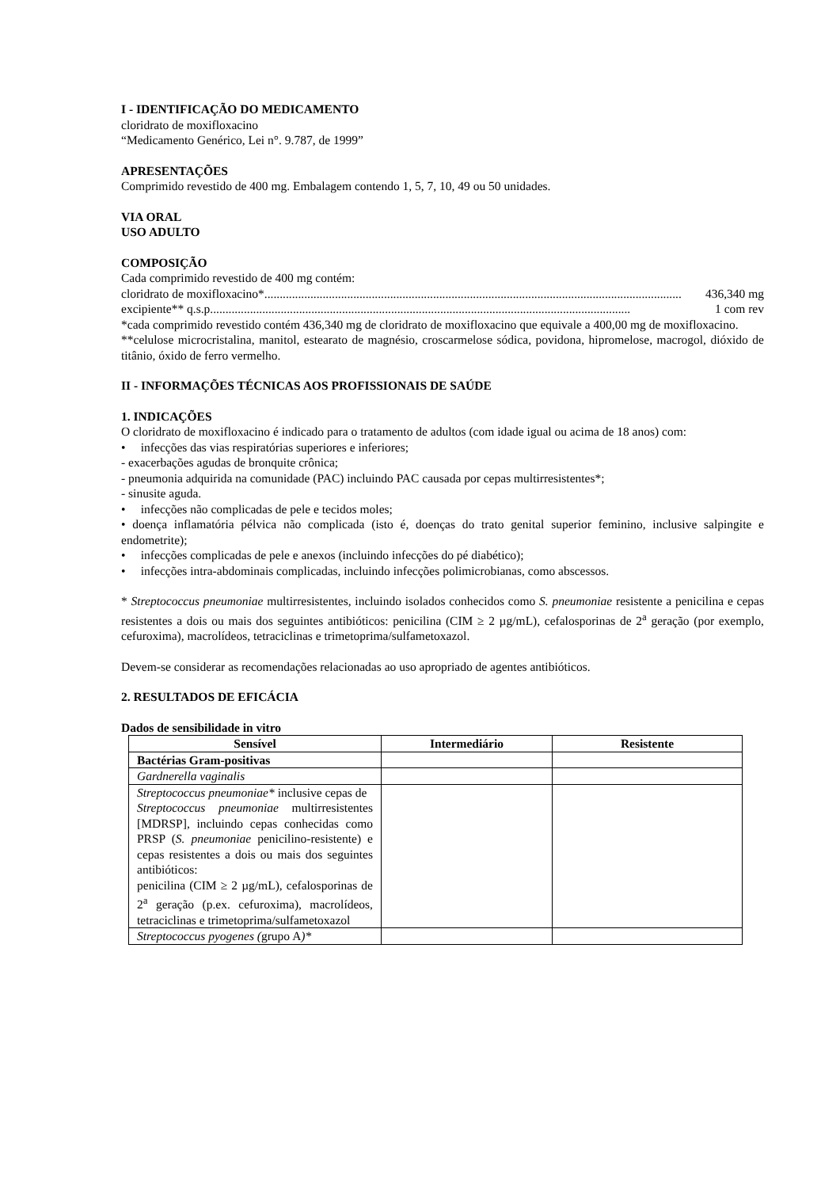I - IDENTIFICAÇÃO DO MEDICAMENTO
cloridrato de moxifloxacino
“Medicamento Genérico, Lei n°. 9.787, de 1999”
APRESENTAÇÕES
Comprimido revestido de 400 mg. Embalagem contendo 1, 5, 7, 10, 49 ou 50 unidades.
VIA ORAL
USO ADULTO
COMPOSIÇÃO
Cada comprimido revestido de 400 mg contém:
cloridrato de moxifloxacino*........................................................................................................................................ 436,340 mg
excipiente** q.s.p. ........................................................................................................................................ 1 com rev
*cada comprimido revestido contém 436,340 mg de cloridrato de moxifloxacino que equivale a 400,00 mg de moxifloxacino.
**celulose microcristalina, manitol, estearato de magnésio, croscarmelose sódica, povidona, hipromelose, macrogol, dióxido de titânio, óxido de ferro vermelho.
II - INFORMAÇÕES TÉCNICAS AOS PROFISSIONAIS DE SAÚDE
1. INDICAÇÕES
O cloridrato de moxifloxacino é indicado para o tratamento de adultos (com idade igual ou acima de 18 anos) com:
• infecções das vias respiratórias superiores e inferiores;
- exacerbações agudas de bronquite crônica;
- pneumonia adquirida na comunidade (PAC) incluindo PAC causada por cepas multirresistentes*;
- sinusite aguda.
• infecções não complicadas de pele e tecidos moles;
• doença inflamatória pélvica não complicada (isto é, doenças do trato genital superior feminino, inclusive salpingite e endometrite);
• infecções complicadas de pele e anexos (incluindo infecções do pé diabético);
• infecções intra-abdominais complicadas, incluindo infecções polimicrobianas, como abscessos.
* Streptococcus pneumoniae multirresistentes, incluindo isolados conhecidos como S. pneumoniae resistente a penicilina e cepas resistentes a dois ou mais dos seguintes antibióticos: penicilina (CIM ≥ 2 µg/mL), cefalosporinas de 2<sup>a</sup> geração (por exemplo, cefuroxima), macrolídeos, tetraciclinas e trimetoprima/sulfametoxazol.
Devem-se considerar as recomendações relacionadas ao uso apropriado de agentes antibióticos.
2. RESULTADOS DE EFICÁCIA
Dados de sensibilidade in vitro
| Sensível | Intermediário | Resistente |
| --- | --- | --- |
| Bactérias Gram-positivas | | |
| Gardnerella vaginalis | | |
| Streptococcus pneumoniae* inclusive cepas de Streptococcus pneumoniae multirresistentes [MDRSP], incluindo cepas conhecidas como PRSP ( S. pneumoniae penicilino-resistente) e cepas resistentes a dois ou mais dos seguintes antibióticos: penicilina (CIM ≥ 2 µg/mL), cefalosporinas de 2<sup>a</sup> geração (p.ex. cefuroxima), macrolídeos, tetraciclinas e trimetoprima/sulfametoxazol | | |
| Streptococcus pyogenes ( grupo A )* | | |